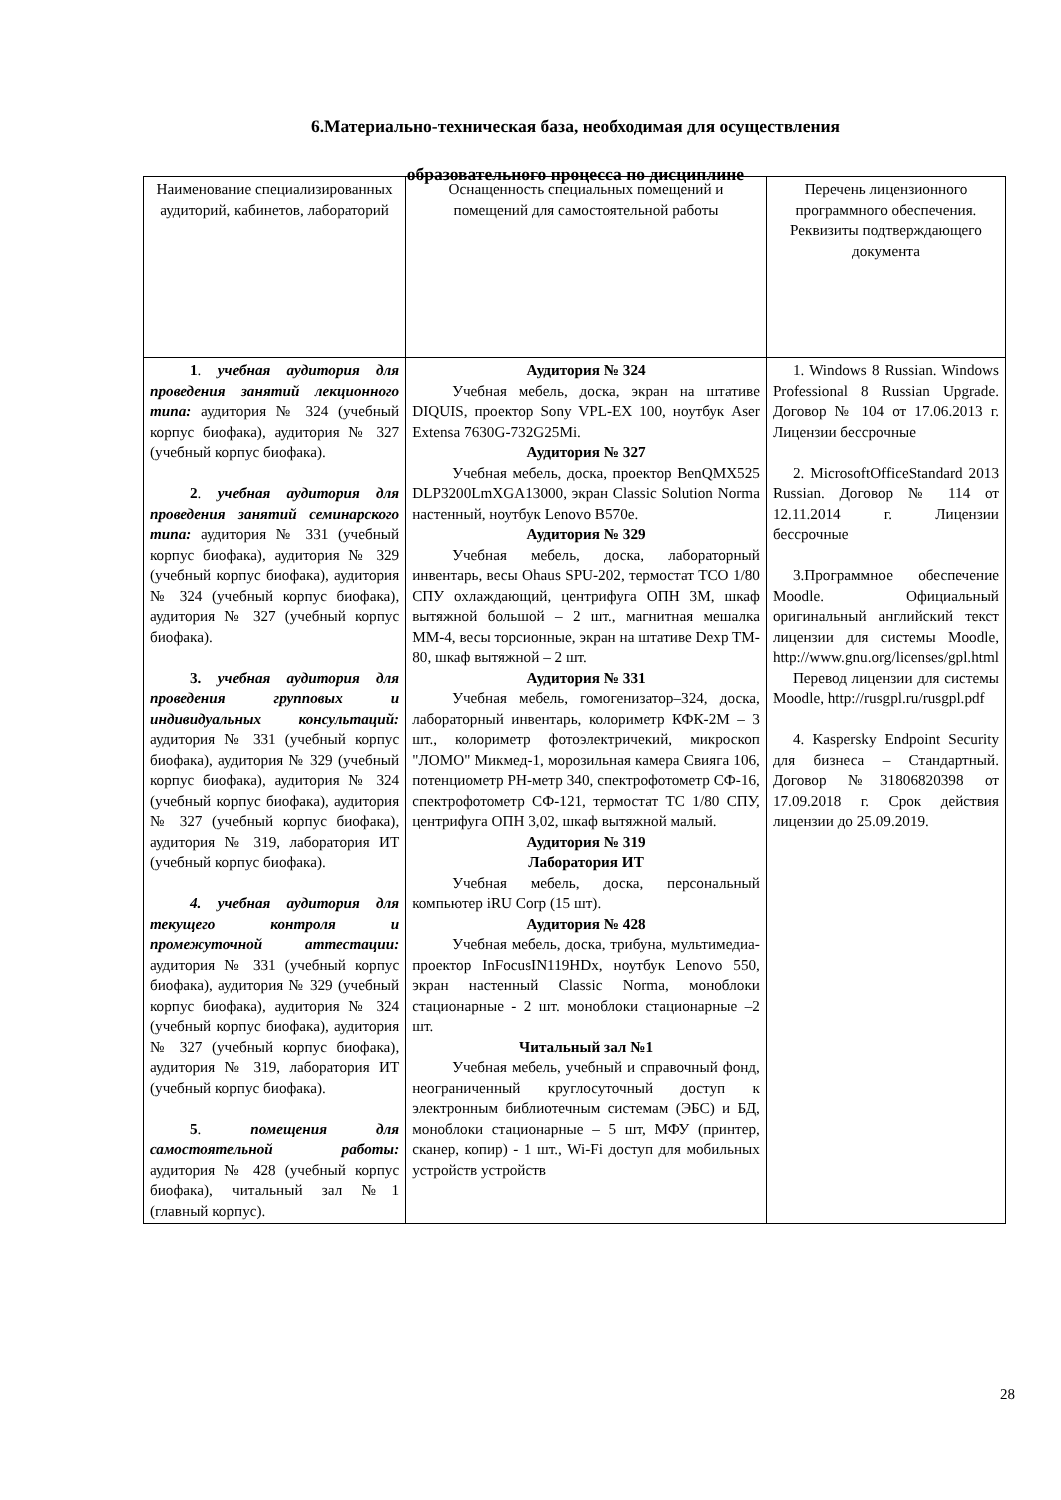6.Материально-техническая база, необходимая для осуществления
образовательного процесса по дисциплине
| Наименование специализированных аудиторий, кабинетов, лабораторий | Оснащенность специальных помещений и помещений для самостоятельной работы | Перечень лицензионного программного обеспечения. Реквизиты подтверждающего документа |
| --- | --- | --- |
| 1 . учебная аудитория для проведения занятий лекционного типа: аудитория № 324 (учебный корпус биофака), аудитория № 327 (учебный корпус биофака). 2 . учебная аудитория для проведения занятий семинарского типа: аудитория № 331 (учебный корпус биофака), аудитория № 329 (учебный корпус биофака), аудитория № 324 (учебный корпус биофака), аудитория № 327 (учебный корпус биофака). 3. учебная аудитория для проведения групповых и индивидуальных консультаций: аудитория № 331 (учебный корпус биофака), аудитория № 329 (учебный корпус биофака), аудитория № 324 (учебный корпус биофака), аудитория № 327 (учебный корпус биофака), аудитория № 319, лаборатория ИТ (учебный корпус биофака). 4. учебная аудитория для текущего контроля и промежуточной аттестации: аудитория № 331 (учебный корпус биофака), аудитория № 329 (учебный корпус биофака), аудитория № 324 (учебный корпус биофака), аудитория № 327 (учебный корпус биофака), аудитория № 319, лаборатория ИТ (учебный корпус биофака). 5 . помещения для самостоятельной работы: аудитория № 428 (учебный корпус биофака), читальный зал №1 (главный корпус). | Аудитория № 324 Учебная мебель, доска, экран на штативе DIQUIS, проектор Sony VPL-EX 100, ноутбук Aser Extensa 7630G-732G25Mi. Аудитория № 327 Учебная мебель, доска, проектор BenQMX525 DLP3200LmXGA13000, экран Classic Solution Norma настенный, ноутбук Lenovo B570e. Аудитория № 329 Учебная мебель, доска, лабораторный инвентарь, весы Ohaus SPU-202, термостат ТСО 1/80 СПУ охлаждающий, центрифуга ОПН 3М, шкаф вытяжной большой – 2 шт., магнитная мешалка ММ-4, весы торсионные, экран на штативе Dexp TM-80, шкаф вытяжной – 2 шт. Аудитория № 331 Учебная мебель, гомогенизатор–324, доска, лабораторный инвентарь, колориметр КФК-2М – 3 шт., колориметр фотоэлектричекий, микроскоп "ЛОМО" Микмед-1, морозильная камера Свияга 106, потенциометр РН-метр 340, спектрофотометр СФ-16, спектрофотометр СФ-121, термостат ТС 1/80 СПУ, центрифуга ОПН 3,02, шкаф вытяжной малый. Аудитория № 319 Лаборатория ИТ Учебная мебель, доска, персональный компьютер iRU Corp (15 шт). Аудитория № 428 Учебная мебель, доска, трибуна, мультимедиа-проектор InFocusIN119HDx, ноутбук Lenovo 550, экран настенный Classic Norma, моноблоки стационарные - 2 шт. моноблоки стационарные –2 шт. Читальный зал №1 Учебная мебель, учебный и справочный фонд, неограниченный круглосуточный доступ к электронным библиотечным системам (ЭБС) и БД, моноблоки стационарные – 5 шт, МФУ (принтер, сканер, копир) - 1 шт., Wi-Fi доступ для мобильных устройств устройств | 1. Windows 8 Russian. Windows Professional 8 Russian Upgrade. Договор № 104 от 17.06.2013 г. Лицензии бессрочные 2. MicrosoftOfficeStandard 2013 Russian. Договор № 114 от 12.11.2014 г. Лицензии бессрочные 3.Программное обеспечение Moodle. Официальный оригинальный английский текст лицензии для системы Moodle, http://www.gnu.org/licenses/gpl.html Перевод лицензии для системы Moodle, http://rusgpl.ru/rusgpl.pdf 4. Kaspersky Endpoint Security для бизнеса – Стандартный. Договор №31806820398 от 17.09.2018 г. Срок действия лицензии до 25.09.2019. |
28